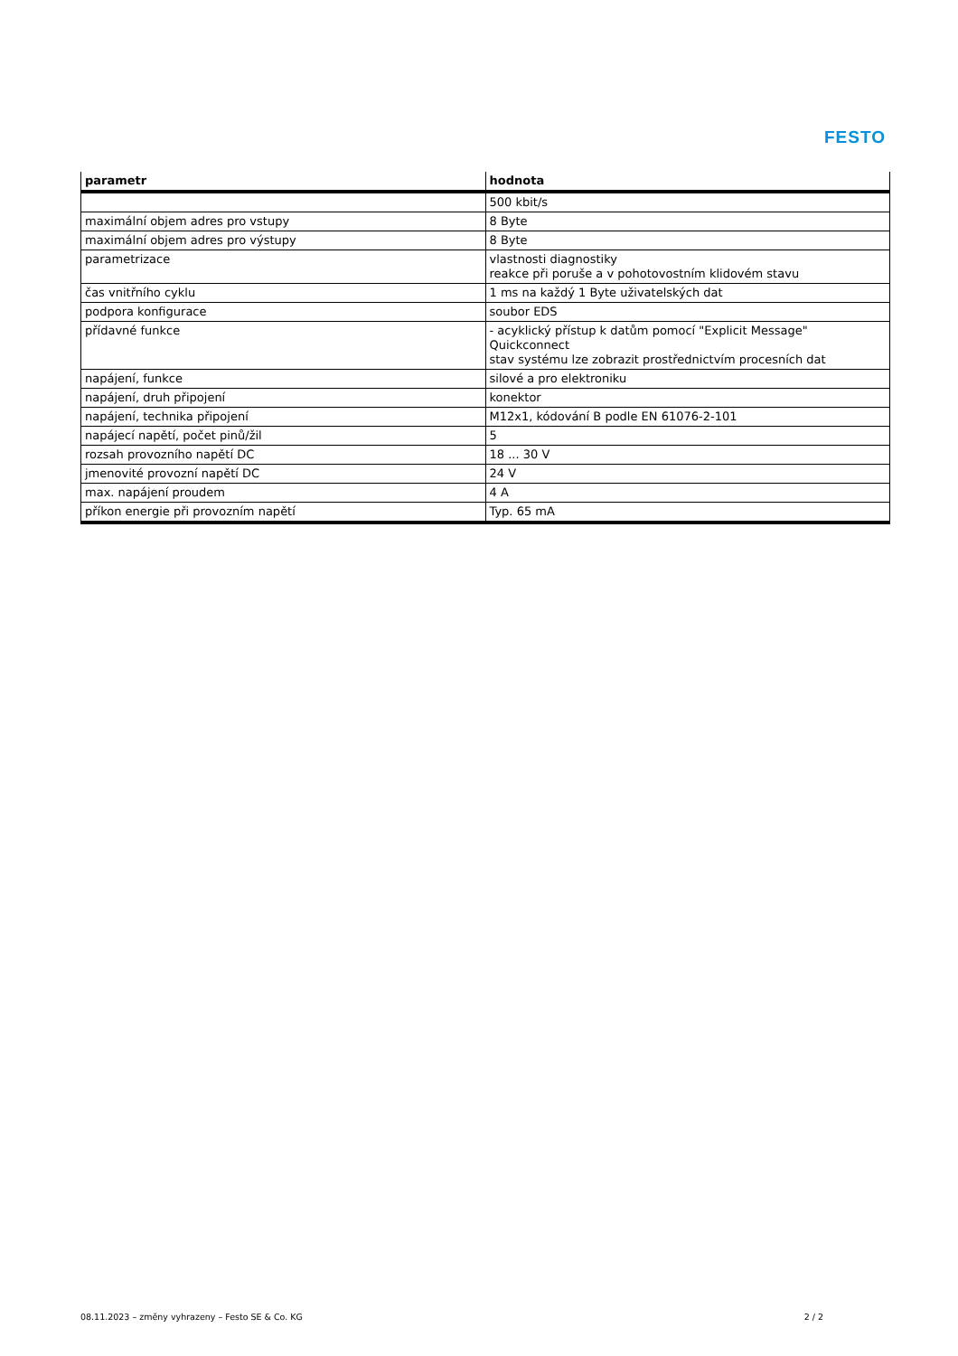FESTO
| parametr | hodnota |
| --- | --- |
| | 500 kbit/s |
| maximální objem adres pro vstupy | 8 Byte |
| maximální objem adres pro výstupy | 8 Byte |
| parametrizace | vlastnosti diagnostiky reakce při poruše a v pohotovostním klidovém stavu |
| čas vnitřního cyklu | 1 ms na každý 1 Byte uživatelských dat |
| podpora konfigurace | soubor EDS |
| přídavné funkce | - acyklický přístup k datům pomocí "Explicit Message" Quickconnect stav systému lze zobrazit prostřednictvím procesních dat |
| napájení, funkce | silové a pro elektroniku |
| napájení, druh připojení | konektor |
| napájení, technika připojení | M12x1, kódování B podle EN 61076-2-101 |
| napájecí napětí, počet pinů/žil | 5 |
| rozsah provozního napětí DC | 18 ... 30 V |
| jmenovité provozní napětí DC | 24 V |
| max. napájení proudem | 4 A |
| příkon energie při provozním napětí | Typ. 65 mA |
08.11.2023 – změny vyhrazeny – Festo SE & Co. KG 2 / 2